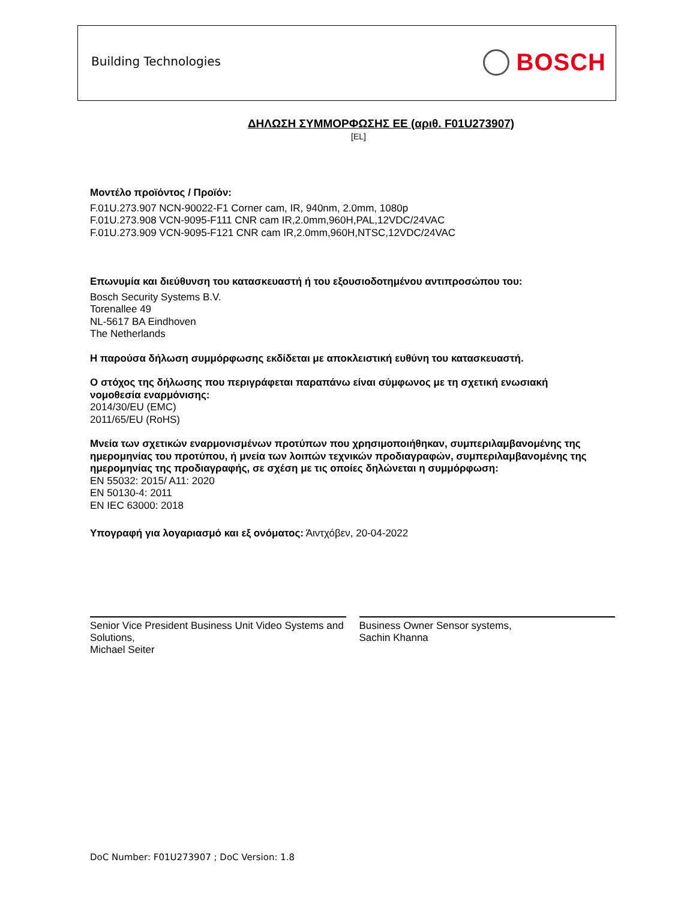Building Technologies BOSCH
ΔΗΛΩΣΗ ΣΥΜΜΟΡΦΩΣΗΣ ΕΕ (αριθ. F01U273907)
[EL]
Μοντέλο προϊόντος / Προϊόν:
F.01U.273.907 NCN-90022-F1 Corner cam, IR, 940nm, 2.0mm, 1080p
F.01U.273.908 VCN-9095-F111 CNR cam IR,2.0mm,960H,PAL,12VDC/24VAC
F.01U.273.909 VCN-9095-F121 CNR cam IR,2.0mm,960H,NTSC,12VDC/24VAC
Επωνυμία και διεύθυνση του κατασκευαστή ή του εξουσιοδοτημένου αντιπροσώπου του:
Bosch Security Systems B.V.
Torenallee 49
NL-5617 BA Eindhoven
The Netherlands
Η παρούσα δήλωση συμμόρφωσης εκδίδεται με αποκλειστική ευθύνη του κατασκευαστή.
Ο στόχος της δήλωσης που περιγράφεται παραπάνω είναι σύμφωνος με τη σχετική ενωσιακή νομοθεσία εναρμόνισης:
2014/30/EU (EMC)
2011/65/EU (RoHS)
Μνεία των σχετικών εναρμονισμένων προτύπων που χρησιμοποιήθηκαν, συμπεριλαμβανομένης της ημερομηνίας του προτύπου, ή μνεία των λοιπών τεχνικών προδιαγραφών, συμπεριλαμβανομένης της ημερομηνίας της προδιαγραφής, σε σχέση με τις οποίες δηλώνεται η συμμόρφωση:
EN 55032: 2015/ A11: 2020
EN 50130-4: 2011
EN IEC 63000: 2018
Υπογραφή για λογαριασμό και εξ ονόματος: Άιντχόβεν, 20-04-2022
Senior Vice President Business Unit Video Systems and Solutions,
Michael Seiter
Business Owner Sensor systems,
Sachin Khanna
DoC Number: F01U273907 ; DoC Version: 1.8